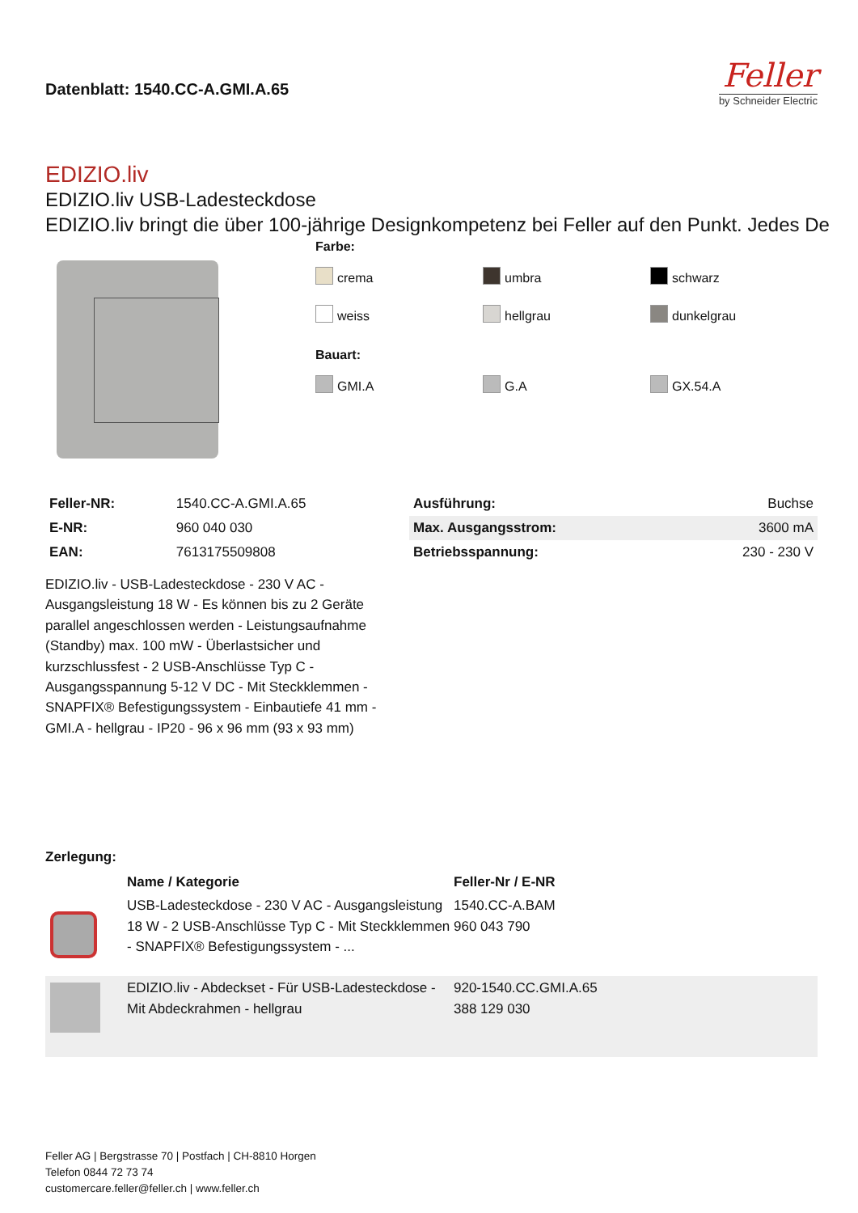Datenblatt: 1540.CC-A.GMI.A.65
Feller
by Schneider Electric
EDIZIO.liv
EDIZIO.liv USB-Ladesteckdose
EDIZIO.liv bringt die über 100-jährige Designkompetenz bei Feller auf den Punkt. Jedes De
Farbe:
crema umbra schwarz weiss hellgrau dunkelgrau
Bauart:
GMI.A G.A GX.54.A
| Feller-NR: | 1540.CC-A.GMI.A.65 |
| E-NR: | 960 040 030 |
| EAN: | 7613175509808 |
| Ausführung: | Buchse |
| Max. Ausgangsstrom: | 3600 mA |
| Betriebsspannung: | 230 - 230 V |
EDIZIO.liv - USB-Ladesteckdose - 230 V AC - Ausgangsleistung 18 W - Es können bis zu 2 Geräte parallel angeschlossen werden - Leistungsaufnahme (Standby) max. 100 mW - Überlastsicher und kurzschlussfest - 2 USB-Anschlüsse Typ C - Ausgangsspannung 5-12 V DC - Mit Steckklemmen - SNAPFIX® Befestigungssystem - Einbautiefe 41 mm - GMI.A - hellgrau - IP20 - 96 x 96 mm (93 x 93 mm)
Zerlegung:
| | Name / Kategorie | Feller-Nr / E-NR |
| --- | --- | --- |
| | USB-Ladesteckdose - 230 V AC - Ausgangsleistung 18 W - 2 USB-Anschlüsse Typ C - Mit Steckklemmen - SNAPFIX® Befestigungssystem - ... | 1540.CC-A.BAM 960 043 790 |
| | EDIZIO.liv - Abdeckset - Für USB-Ladesteckdose - Mit Abdeckrahmen - hellgrau | 920-1540.CC.GMI.A.65 388 129 030 |
Feller AG | Bergstrasse 70 | Postfach | CH-8810 Horgen
Telefon 0844 72 73 74
customercare.feller@feller.ch | www.feller.ch